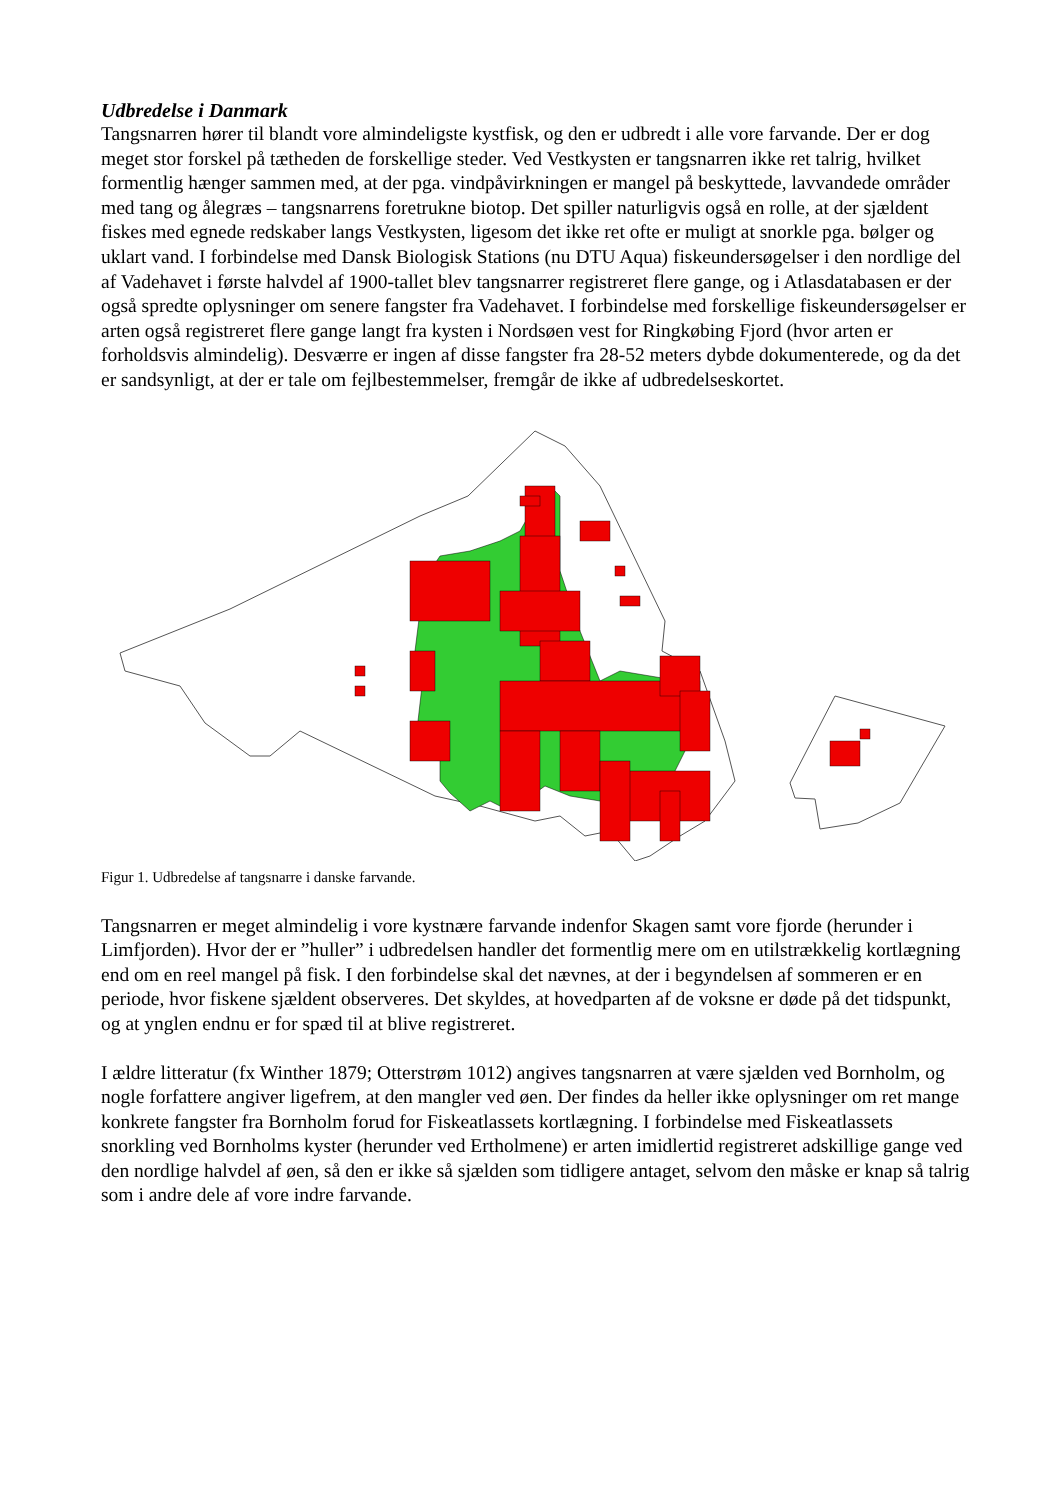Udbredelse i Danmark
Tangsnarren hører til blandt vore almindeligste kystfisk, og den er udbredt i alle vore farvande. Der er dog meget stor forskel på tætheden de forskellige steder. Ved Vestkysten er tangsnarren ikke ret talrig, hvilket formentlig hænger sammen med, at der pga. vindpåvirkningen er mangel på beskyttede, lavvandede områder med tang og ålegræs – tangsnarrens foretrukne biotop. Det spiller naturligvis også en rolle, at der sjældent fiskes med egnede redskaber langs Vestkysten, ligesom det ikke ret ofte er muligt at snorkle pga. bølger og uklart vand. I forbindelse med Dansk Biologisk Stations (nu DTU Aqua) fiskeundersøgelser i den nordlige del af Vadehavet i første halvdel af 1900-tallet blev tangsnarrer registreret flere gange, og i Atlasdatabasen er der også spredte oplysninger om senere fangster fra Vadehavet. I forbindelse med forskellige fiskeundersøgelser er arten også registreret flere gange langt fra kysten i Nordsøen vest for Ringkøbing Fjord (hvor arten er forholdsvis almindelig). Desværre er ingen af disse fangster fra 28-52 meters dybde dokumenterede, og da det er sandsynligt, at der er tale om fejlbestemmelser, fremgår de ikke af udbredelseskortet.
Figur 1. Udbredelse af tangsnarre i danske farvande.
Tangsnarren er meget almindelig i vore kystnære farvande indenfor Skagen samt vore fjorde (herunder i Limfjorden). Hvor der er ”huller” i udbredelsen handler det formentlig mere om en utilstrækkelig kortlægning end om en reel mangel på fisk. I den forbindelse skal det nævnes, at der i begyndelsen af sommeren er en periode, hvor fiskene sjældent observeres. Det skyldes, at hovedparten af de voksne er døde på det tidspunkt, og at ynglen endnu er for spæd til at blive registreret.
I ældre litteratur (fx Winther 1879; Otterstrøm 1012) angives tangsnarren at være sjælden ved Bornholm, og nogle forfattere angiver ligefrem, at den mangler ved øen. Der findes da heller ikke oplysninger om ret mange konkrete fangster fra Bornholm forud for Fiskeatlassets kortlægning. I forbindelse med Fiskeatlassets snorkling ved Bornholms kyster (herunder ved Ertholmene) er arten imidlertid registreret adskillige gange ved den nordlige halvdel af øen, så den er ikke så sjælden som tidligere antaget, selvom den måske er knap så talrig som i andre dele af vore indre farvande.